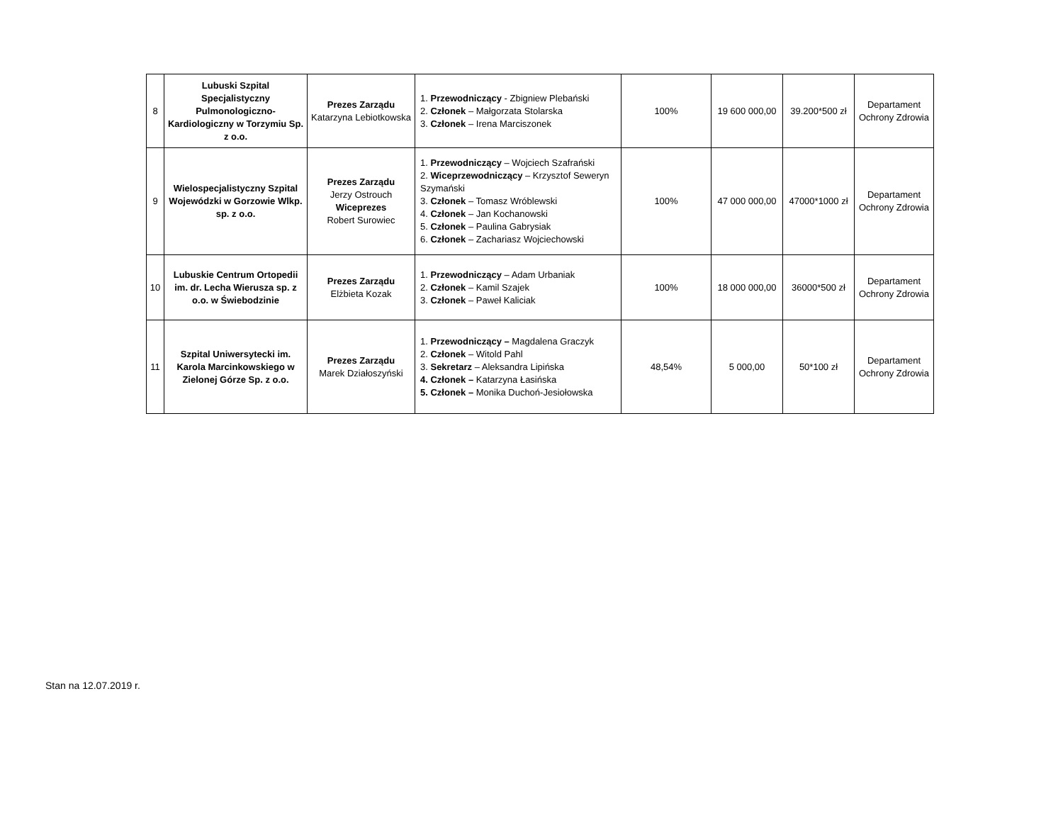| 8 | Lubuski Szpital Specjalistyczny Pulmonologiczno-Kardiologiczny w Torzymiu Sp. z o.o. | Prezes Zarządu Katarzyna Lebiotkowska | 1. Przewodniczący - Zbigniew Plebański 2. Członek – Małgorzata Stolarska 3. Członek – Irena Marciszonek | 100% | 19 600 000,00 | 39.200*500 zł | Departament Ochrony Zdrowia |
| 9 | Wielospecjalistyczny Szpital Wojewódzki w Gorzowie Wlkp. sp. z o.o. | Prezes Zarządu Jerzy Ostrouch Wiceprezes Robert Surowiec | 1. Przewodniczący – Wojciech Szafrański 2. Wiceprzewodniczący – Krzysztof Seweryn Szymański 3. Członek – Tomasz Wróblewski 4. Członek – Jan Kochanowski 5. Członek – Paulina Gabrysiak 6. Członek – Zachariasz Wojciechowski | 100% | 47 000 000,00 | 47000*1000 zł | Departament Ochrony Zdrowia |
| 10 | Lubuskie Centrum Ortopedii im. dr. Lecha Wierusza sp. z o.o. w Świebodzinie | Prezes Zarządu Elżbieta Kozak | 1. Przewodniczący – Adam Urbaniak 2. Członek – Kamil Szajek 3. Członek – Paweł Kaliciak | 100% | 18 000 000,00 | 36000*500 zł | Departament Ochrony Zdrowia |
| 11 | Szpital Uniwersytecki im. Karola Marcinkowskiego w Zielonej Górze Sp. z o.o. | Prezes Zarządu Marek Działoszyński | 1. Przewodniczący – Magdalena Graczyk 2. Członek – Witold Pahl 3. Sekretarz – Aleksandra Lipińska 4. Członek – Katarzyna Łasińska 5. Członek – Monika Duchoń-Jesiołowska | 48,54% | 5 000,00 | 50*100 zł | Departament Ochrony Zdrowia |
Stan na 12.07.2019 r.